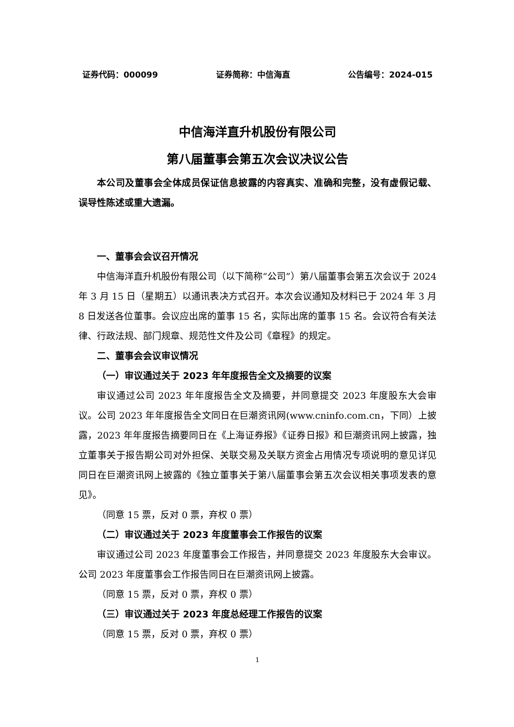证券代码：000099 证券简称：中信海直 公告编号：2024-015
中信海洋直升机股份有限公司
第八届董事会第五次会议决议公告
本公司及董事会全体成员保证信息披露的内容真实、准确和完整，没有虚假记载、误导性陈述或重大遗漏。
一、董事会会议召开情况
中信海洋直升机股份有限公司（以下简称“公司”）第八届董事会第五次会议于 2024 年 3 月 15 日（星期五）以通讯表决方式召开。本次会议通知及材料已于 2024 年 3 月 8 日发送各位董事。会议应出席的董事 15 名，实际出席的董事 15 名。会议符合有关法律、行政法规、部门规章、规范性文件及公司《章程》的规定。
二、董事会会议审议情况
（一）审议通过关于 2023 年年度报告全文及摘要的议案
审议通过公司 2023 年年度报告全文及摘要，并同意提交 2023 年度股东大会审议。公司 2023 年年度报告全文同日在巨潮资讯网(www.cninfo.com.cn，下同）上披露，2023 年年度报告摘要同日在《上海证券报》《证券日报》和巨潮资讯网上披露，独立董事关于报告期公司对外担保、关联交易及关联方资金占用情况专项说明的意见详见同日在巨潮资讯网上披露的《独立董事关于第八届董事会第五次会议相关事项发表的意见》。
（同意 15 票，反对 0 票，弃权 0 票）
（二）审议通过关于 2023 年度董事会工作报告的议案
审议通过公司 2023 年度董事会工作报告，并同意提交 2023 年度股东大会审议。公司 2023 年度董事会工作报告同日在巨潮资讯网上披露。
（同意 15 票，反对 0 票，弃权 0 票）
（三）审议通过关于 2023 年度总经理工作报告的议案
（同意 15 票，反对 0 票，弃权 0 票）
1